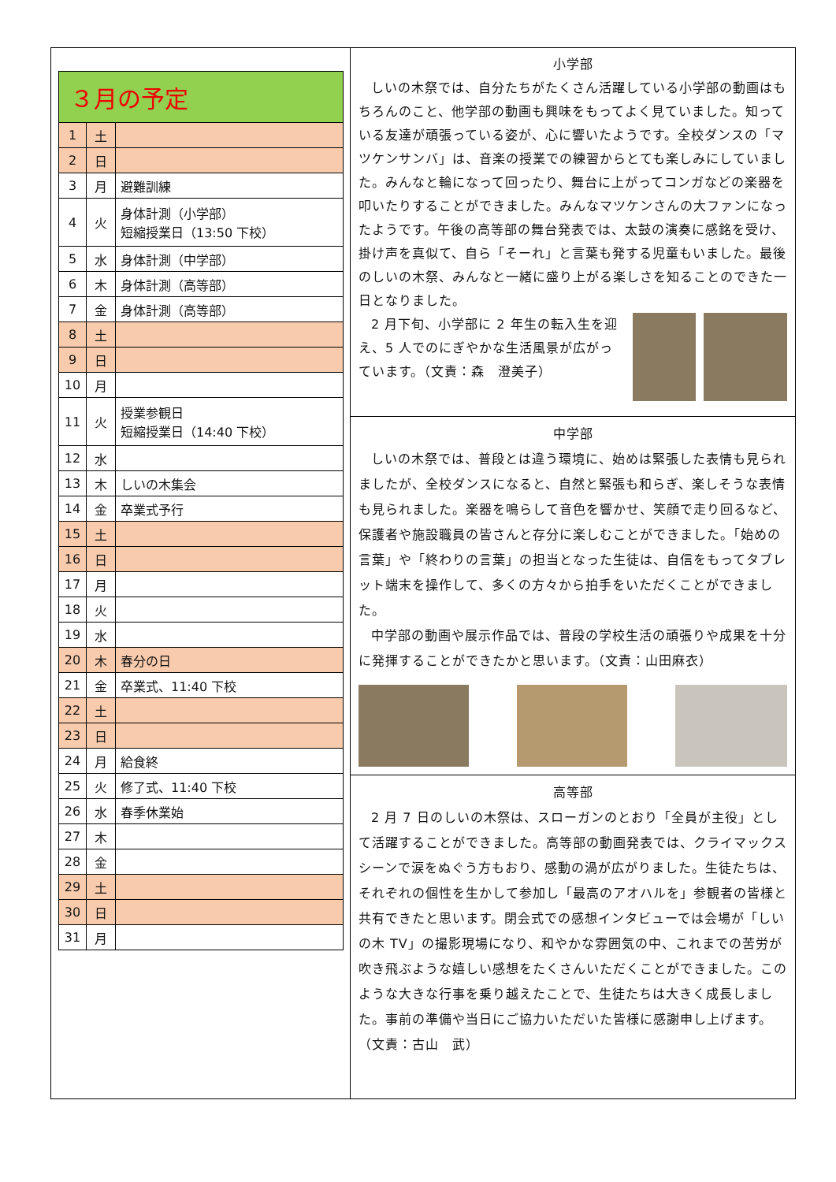| ３月の予定 | | |
| 1 | 土 | |
| 2 | 日 | |
| 3 | 月 | 避難訓練 |
| 4 | 火 | 身体計測（小学部） 短縮授業日（13:50 下校） |
| 5 | 水 | 身体計測（中学部） |
| 6 | 木 | 身体計測（高等部） |
| 7 | 金 | 身体計測（高等部） |
| 8 | 土 | |
| 9 | 日 | |
| 10 | 月 | |
| 11 | 火 | 授業参観日 短縮授業日（14:40 下校） |
| 12 | 水 | |
| 13 | 木 | しいの木集会 |
| 14 | 金 | 卒業式予行 |
| 15 | 土 | |
| 16 | 日 | |
| 17 | 月 | |
| 18 | 火 | |
| 19 | 水 | |
| 20 | 木 | 春分の日 |
| 21 | 金 | 卒業式、11:40 下校 |
| 22 | 土 | |
| 23 | 日 | |
| 24 | 月 | 給食終 |
| 25 | 火 | 修了式、11:40 下校 |
| 26 | 水 | 春季休業始 |
| 27 | 木 | |
| 28 | 金 | |
| 29 | 土 | |
| 30 | 日 | |
| 31 | 月 | |
小学部
しいの木祭では、自分たちがたくさん活躍している小学部の動画はもちろんのこと、他学部の動画も興味をもってよく見ていました。知っている友達が頑張っている姿が、心に響いたようです。全校ダンスの「マツケンサンバ」は、音楽の授業での練習からとても楽しみにしていました。みんなと輪になって回ったり、舞台に上がってコンガなどの楽器を叩いたりすることができました。みんなマツケンさんの大ファンになったようです。午後の高等部の舞台発表では、太鼓の演奏に感銘を受け、掛け声を真似て、自ら「そーれ」と言葉も発する児童もいました。最後のしいの木祭、みんなと一緒に盛り上がる楽しさを知ることのできた一日となりました。
2 月下旬、小学部に 2 年生の転入生を迎え、5 人でのにぎやかな生活風景が広がっています。（文責：森　澄美子）
中学部
しいの木祭では、普段とは違う環境に、始めは緊張した表情も見られましたが、全校ダンスになると、自然と緊張も和らぎ、楽しそうな表情も見られました。楽器を鳴らして音色を響かせ、笑顔で走り回るなど、保護者や施設職員の皆さんと存分に楽しむことができました。「始めの言葉」や「終わりの言葉」の担当となった生徒は、自信をもってタブレット端末を操作して、多くの方々から拍手をいただくことができました。
中学部の動画や展示作品では、普段の学校生活の頑張りや成果を十分に発揮することができたかと思います。（文責：山田麻衣）
高等部
2 月 7 日のしいの木祭は、スローガンのとおり「全員が主役」として活躍することができました。高等部の動画発表では、クライマックスシーンで涙をぬぐう方もおり、感動の渦が広がりました。生徒たちは、それぞれの個性を生かして参加し「最高のアオハルを」参観者の皆様と共有できたと思います。閉会式での感想インタビューでは会場が「しいの木 TV」の撮影現場になり、和やかな雰囲気の中、これまでの苦労が吹き飛ぶような嬉しい感想をたくさんいただくことができました。このような大きな行事を乗り越えたことで、生徒たちは大きく成長しました。事前の準備や当日にご協力いただいた皆様に感謝申し上げます。（文責：古山　武）